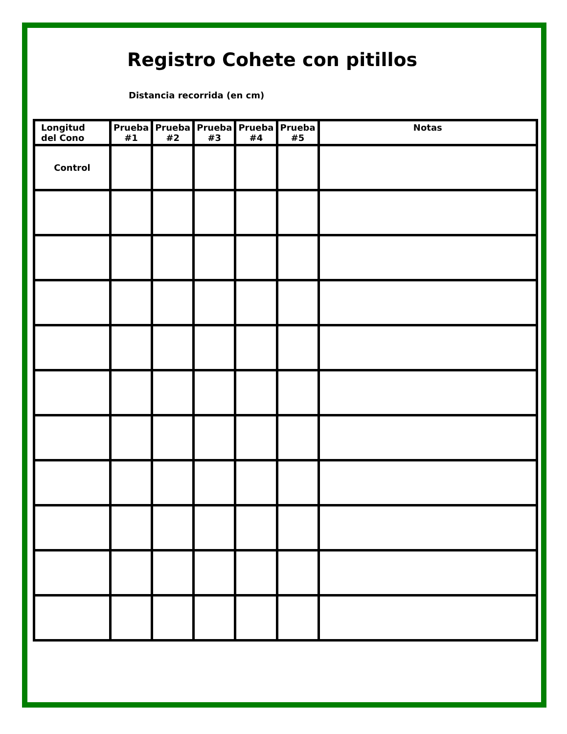Registro Cohete con pitillos
Distancia recorrida (en cm)
| Longitud del Cono | Prueba #1 | Prueba #2 | Prueba #3 | Prueba #4 | Prueba #5 | Notas |
| --- | --- | --- | --- | --- | --- | --- |
| Control | | | | | | |